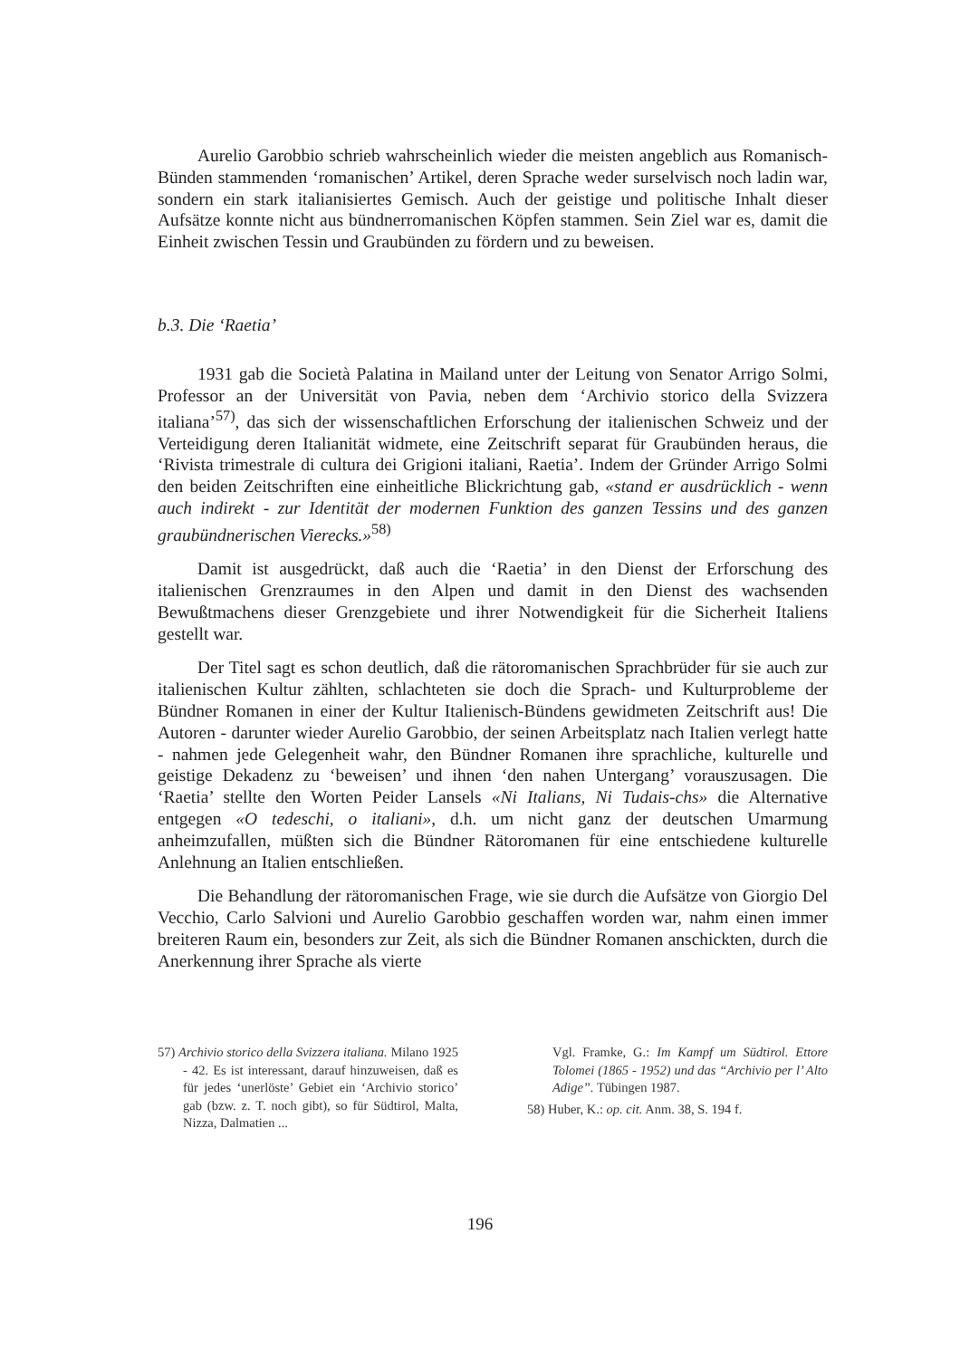Aurelio Garobbio schrieb wahrscheinlich wieder die meisten angeblich aus Romanisch-Bünden stammenden ‘romanischen’ Artikel, deren Sprache weder surselvisch noch ladin war, sondern ein stark italianisiertes Gemisch. Auch der geistige und politische Inhalt dieser Aufsätze konnte nicht aus bündnerromanischen Köpfen stammen. Sein Ziel war es, damit die Einheit zwischen Tessin und Graubünden zu fördern und zu beweisen.
b.3. Die ‘Raetia’
1931 gab die Società Palatina in Mailand unter der Leitung von Senator Arrigo Solmi, Professor an der Universität von Pavia, neben dem ‘Archivio storico della Svizzera italiana’<sup>57)</sup>, das sich der wissenschaftlichen Erforschung der italienischen Schweiz und der Verteidigung deren Italianität widmete, eine Zeitschrift separat für Graubünden heraus, die ‘Rivista trimestrale di cultura dei Grigioni italiani, Raetia’. Indem der Gründer Arrigo Solmi den beiden Zeitschriften eine einheitliche Blickrichtung gab, «stand er ausdrücklich - wenn auch indirekt - zur Identität der modernen Funktion des ganzen Tessins und des ganzen graubündnerischen Vierecks.»<sup>58)</sup>
Damit ist ausgedrückt, daß auch die ‘Raetia’ in den Dienst der Erforschung des italienischen Grenzraumes in den Alpen und damit in den Dienst des wachsenden Bewußtmachens dieser Grenzgebiete und ihrer Notwendigkeit für die Sicherheit Italiens gestellt war.
Der Titel sagt es schon deutlich, daß die rätoromanischen Sprachbrüder für sie auch zur italienischen Kultur zählten, schlachteten sie doch die Sprach- und Kulturprobleme der Bündner Romanen in einer der Kultur Italienisch-Bündens gewidmeten Zeitschrift aus! Die Autoren - darunter wieder Aurelio Garobbio, der seinen Arbeitsplatz nach Italien verlegt hatte - nahmen jede Gelegenheit wahr, den Bündner Romanen ihre sprachliche, kulturelle und geistige Dekadenz zu ‘beweisen’ und ihnen ‘den nahen Untergang’ vorauszusagen. Die ‘Raetia’ stellte den Worten Peider Lansels «Ni Italians, Ni Tudais-chs» die Alternative entgegen «O tedeschi, o italiani», d.h. um nicht ganz der deutschen Umarmung anheimzufallen, müßten sich die Bündner Rätoromanen für eine entschiedene kulturelle Anlehnung an Italien entschließen.
Die Behandlung der rätoromanischen Frage, wie sie durch die Aufsätze von Giorgio Del Vecchio, Carlo Salvioni und Aurelio Garobbio geschaffen worden war, nahm einen immer breiteren Raum ein, besonders zur Zeit, als sich die Bündner Romanen anschickten, durch die Anerkennung ihrer Sprache als vierte
57) Archivio storico della Svizzera italiana. Milano 1925 - 42. Es ist interessant, darauf hinzuweisen, daß es für jedes ‘unerlöste’ Gebiet ein ‘Archivio storico’ gab (bzw. z. T. noch gibt), so für Südtirol, Malta, Nizza, Dalmatien ...
Vgl. Framke, G.: Im Kampf um Südtirol. Ettore Tolomei (1865 - 1952) und das “Archivio per l’ Alto Adige”. Tübingen 1987.
58) Huber, K.: op. cit. Anm. 38, S. 194 f.
196